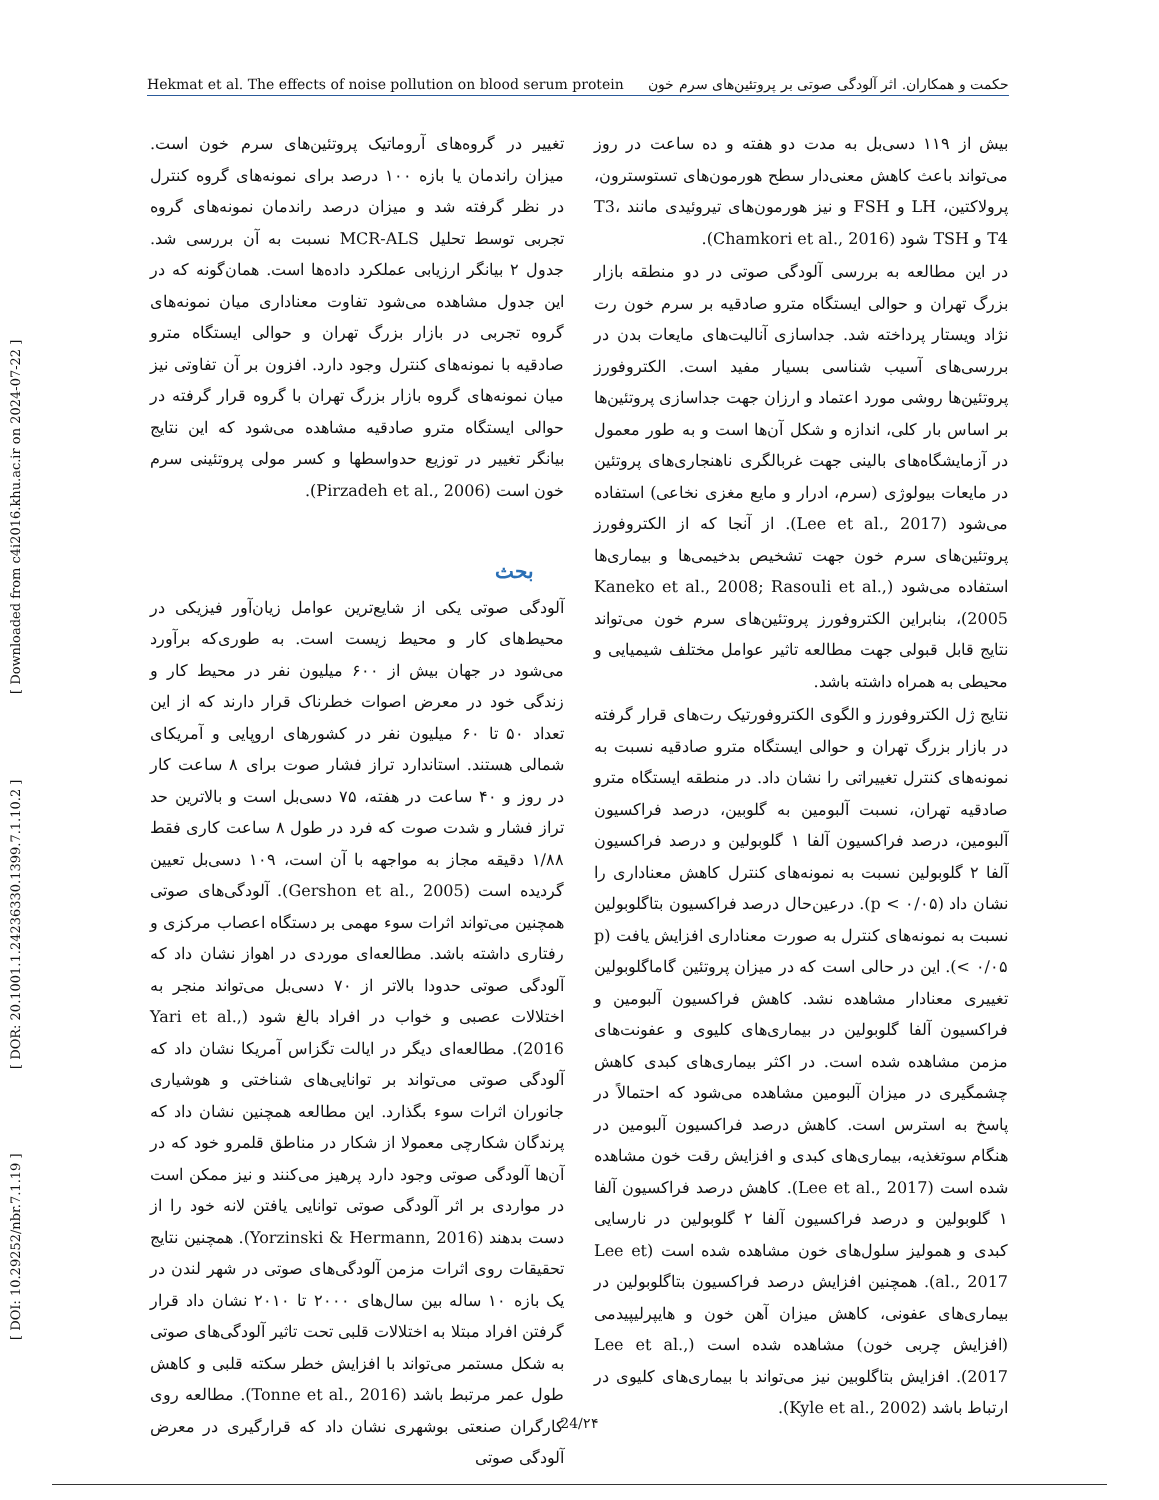Hekmat et al. The effects of noise pollution on blood serum protein حکمت و همکاران. اثر آلودگی صوتی بر پروتئین‌های سرم خون
[ DOI: 10.29252/nbr.7.1.19 ] [ DOR: 20.1001.1.24236330.1399.7.1.10.2 ] [ Downloaded from c4i2016.khu.ac.ir on 2024-07-22 ]
تغییر در گروه‌های آروماتیک پروتئین‌های سرم خون است. میزان راندمان یا بازه ۱۰۰ درصد برای نمونه‌های گروه کنترل در نظر گرفته شد و میزان درصد راندمان نمونه‌های گروه تجربی توسط تحلیل MCR-ALS نسبت به آن بررسی شد. جدول ۲ بیانگر ارزیابی عملکرد داده‌ها است. همان‌گونه که در این جدول مشاهده می‌شود تفاوت معناداری میان نمونه‌های گروه تجربی در بازار بزرگ تهران و حوالی ایستگاه مترو صادقیه با نمونه‌های کنترل وجود دارد. افزون بر آن تفاوتی نیز میان نمونه‌های گروه بازار بزرگ تهران با گروه قرار گرفته در حوالی ایستگاه مترو صادقیه مشاهده می‌شود که این نتایج بیانگر تغییر در توزیع حدواسطها و کسر مولی پروتئینی سرم خون است (Pirzadeh et al., 2006).
بحث
آلودگی صوتی یکی از شایع‌ترین عوامل زیان‌آور فیزیکی در محیط‌های کار و محیط زیست است. به طوری‌که برآورد می‌شود در جهان بیش از ۶۰۰ میلیون نفر در محیط کار و زندگی خود در معرض اصوات خطرناک قرار دارند که از این تعداد ۵۰ تا ۶۰ میلیون نفر در کشورهای اروپایی و آمریکای شمالی هستند. استاندارد تراز فشار صوت برای ۸ ساعت کار در روز و ۴۰ ساعت در هفته، ۷۵ دسی‌بل است و بالاترین حد تراز فشار و شدت صوت که فرد در طول ۸ ساعت کاری فقط ۱/۸۸ دقیقه مجاز به مواجهه با آن است، ۱۰۹ دسی‌بل تعیین گردیده است (Gershon et al., 2005). آلودگی‌های صوتی همچنین می‌تواند اثرات سوء مهمی بر دستگاه اعصاب مرکزی و رفتاری داشته باشد. مطالعه‌ای موردی در اهواز نشان داد که آلودگی صوتی حدودا بالاتر از ۷۰ دسی‌بل می‌تواند منجر به اختلالات عصبی و خواب در افراد بالغ شود (Yari et al., 2016). مطالعه‌ای دیگر در ایالت تگزاس آمریکا نشان داد که آلودگی صوتی می‌تواند بر توانایی‌های شناختی و هوشیاری جانوران اثرات سوء بگذارد. این مطالعه همچنین نشان داد که پرندگان شکارچی معمولا از شکار در مناطق قلمرو خود که در آن‌ها آلودگی صوتی وجود دارد پرهیز می‌کنند و نیز ممکن است در مواردی بر اثر آلودگی صوتی توانایی یافتن لانه خود را از دست بدهند (Yorzinski & Hermann, 2016). همچنین نتایج تحقیقات روی اثرات مزمن آلودگی‌های صوتی در شهر لندن در یک بازه ۱۰ ساله بین سال‌های ۲۰۰۰ تا ۲۰۱۰ نشان داد قرار گرفتن افراد مبتلا به اختلالات قلبی تحت تاثیر آلودگی‌های صوتی به شکل مستمر می‌تواند با افزایش خطر سکته قلبی و کاهش طول عمر مرتبط باشد (Tonne et al., 2016). مطالعه روی کارگران صنعتی بوشهری نشان داد که قرارگیری در معرض آلودگی صوتی
بیش از ۱۱۹ دسی‌بل به مدت دو هفته و ده ساعت در روز می‌تواند باعث کاهش معنی‌دار سطح هورمون‌های تستوسترون، پرولاکتین، LH و FSH و نیز هورمون‌های تیروئیدی مانند T3، T4 و TSH شود (Chamkori et al., 2016).
در این مطالعه به بررسی آلودگی صوتی در دو منطقه بازار بزرگ تهران و حوالی ایستگاه مترو صادقیه بر سرم خون رت نژاد ویستار پرداخته شد. جداسازی آنالیت‌های مایعات بدن در بررسی‌های آسیب شناسی بسیار مفید است. الکتروفورز پروتئین‌ها روشی مورد اعتماد و ارزان جهت جداسازی پروتئین‌ها بر اساس بار کلی، اندازه و شکل آن‌ها است و به طور معمول در آزمایشگاه‌های بالینی جهت غربالگری ناهنجاری‌های پروتئین در مایعات بیولوژی (سرم، ادرار و مایع مغزی نخاعی) استفاده می‌شود (Lee et al., 2017). از آنجا که از الکتروفورز پروتئین‌های سرم خون جهت تشخیص بدخیمی‌ها و بیماری‌ها استفاده می‌شود (Kaneko et al., 2008; Rasouli et al., 2005)، بنابراین الکتروفورز پروتئین‌های سرم خون می‌تواند نتایج قابل قبولی جهت مطالعه تاثیر عوامل مختلف شیمیایی و محیطی به همراه داشته باشد.
نتایج ژل الکتروفورز و الگوی الکتروفورتیک رت‌های قرار گرفته در بازار بزرگ تهران و حوالی ایستگاه مترو صادقیه نسبت به نمونه‌های کنترل تغییراتی را نشان داد. در منطقه ایستگاه مترو صادقیه تهران، نسبت آلبومین به گلوبین، درصد فراکسیون آلبومین، درصد فراکسیون آلفا ۱ گلوبولین و درصد فراکسیون آلفا ۲ گلوبولین نسبت به نمونه‌های کنترل کاهش معناداری را نشان داد (p < ۰/۰۵). درعین‌حال درصد فراکسیون بتاگلوبولین نسبت به نمونه‌های کنترل به صورت معناداری افزایش یافت (p < ۰/۰۵). این در حالی است که در میزان پروتئین گاماگلوبولین تغییری معنادار مشاهده نشد. کاهش فراکسیون آلبومین و فراکسیون آلفا گلوبولین در بیماری‌های کلیوی و عفونت‌های مزمن مشاهده شده است. در اکثر بیماری‌های کبدی کاهش چشمگیری در میزان آلبومین مشاهده می‌شود که احتمالاً در پاسخ به استرس است. کاهش درصد فراکسیون آلبومین در هنگام سوتغذیه، بیماری‌های کبدی و افزایش رقت خون مشاهده شده است (Lee et al., 2017). کاهش درصد فراکسیون آلفا ۱ گلوبولین و درصد فراکسیون آلفا ۲ گلوبولین در نارسایی کبدی و همولیز سلول‌های خون مشاهده شده است (Lee et al., 2017). همچنین افزایش درصد فراکسیون بتاگلوبولین در بیماری‌های عفونی، کاهش میزان آهن خون و هایپرلیپیدمی (افزایش چربی خون) مشاهده شده است (Lee et al., 2017). افزایش بتاگلوبین نیز می‌تواند با بیماری‌های کلیوی در ارتباط باشد (Kyle et al., 2002).
24/۲۴